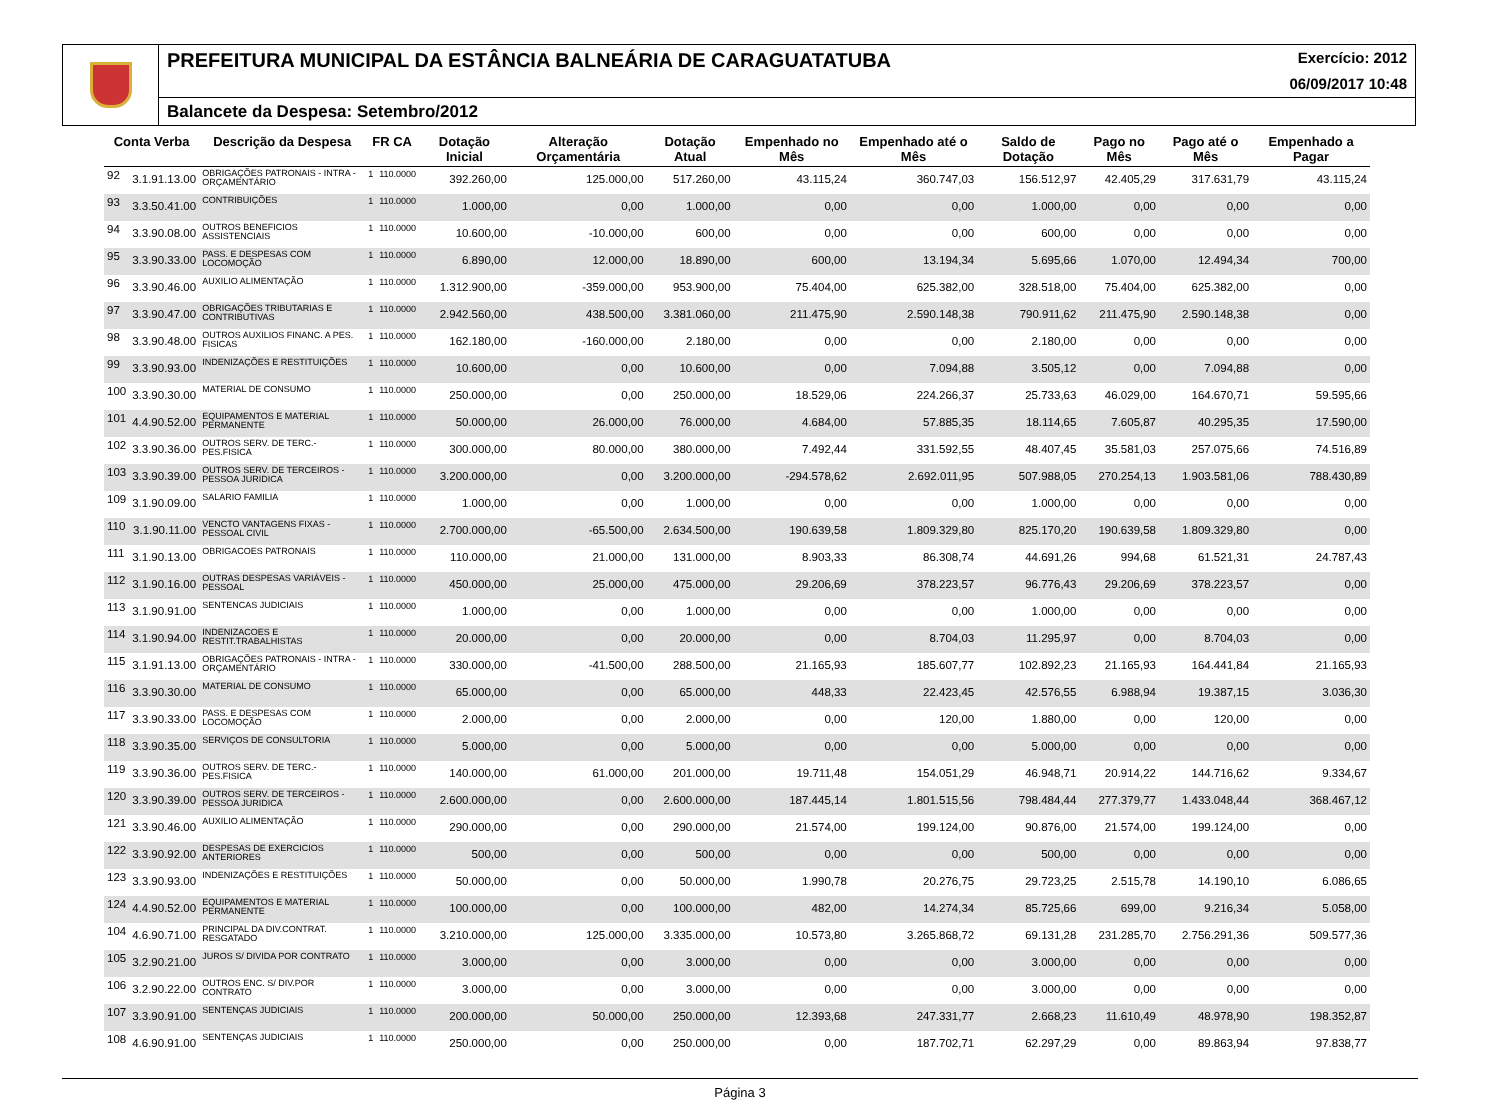PREFEITURA MUNICIPAL DA ESTÂNCIA BALNEÁRIA DE CARAGUATATUBA Exercício: 2012
06/09/2017 10:48
Balancete da Despesa: Setembro/2012
| Conta Verba | | Descrição da Despesa | FR CA | | Dotação Inicial | Alteração Orçamentária | Dotação Atual | Empenhado no Mês | Empenhado até o Mês | Saldo de Dotação | Pago no Mês | Pago até o Mês | Empenhado a Pagar |
| --- | --- | --- | --- | --- | --- | --- | --- | --- | --- | --- | --- | --- | --- |
| 92 | 3.1.91.13.00 | OBRIGAÇÕES PATRONAIS - INTRA - ORÇAMENTÁRIO | 1 | 110.0000 | 392.260,00 | 125.000,00 | 517.260,00 | 43.115,24 | 360.747,03 | 156.512,97 | 42.405,29 | 317.631,79 | 43.115,24 |
| 93 | 3.3.50.41.00 | CONTRIBUIÇÕES | 1 | 110.0000 | 1.000,00 | 0,00 | 1.000,00 | 0,00 | 0,00 | 1.000,00 | 0,00 | 0,00 | 0,00 |
| 94 | 3.3.90.08.00 | OUTROS BENEFICIOS ASSISTENCIAIS | 1 | 110.0000 | 10.600,00 | -10.000,00 | 600,00 | 0,00 | 0,00 | 600,00 | 0,00 | 0,00 | 0,00 |
| 95 | 3.3.90.33.00 | PASS. E DESPESAS COM LOCOMOÇÃO | 1 | 110.0000 | 6.890,00 | 12.000,00 | 18.890,00 | 600,00 | 13.194,34 | 5.695,66 | 1.070,00 | 12.494,34 | 700,00 |
| 96 | 3.3.90.46.00 | AUXILIO ALIMENTAÇÃO | 1 | 110.0000 | 1.312.900,00 | -359.000,00 | 953.900,00 | 75.404,00 | 625.382,00 | 328.518,00 | 75.404,00 | 625.382,00 | 0,00 |
| 97 | 3.3.90.47.00 | OBRIGAÇÕES TRIBUTARIAS E CONTRIBUTIVAS | 1 | 110.0000 | 2.942.560,00 | 438.500,00 | 3.381.060,00 | 211.475,90 | 2.590.148,38 | 790.911,62 | 211.475,90 | 2.590.148,38 | 0,00 |
| 98 | 3.3.90.48.00 | OUTROS AUXILIOS FINANC. A PES. FISICAS | 1 | 110.0000 | 162.180,00 | -160.000,00 | 2.180,00 | 0,00 | 0,00 | 2.180,00 | 0,00 | 0,00 | 0,00 |
| 99 | 3.3.90.93.00 | INDENIZAÇÕES E RESTITUIÇÕES | 1 | 110.0000 | 10.600,00 | 0,00 | 10.600,00 | 0,00 | 7.094,88 | 3.505,12 | 0,00 | 7.094,88 | 0,00 |
| 100 | 3.3.90.30.00 | MATERIAL DE CONSUMO | 1 | 110.0000 | 250.000,00 | 0,00 | 250.000,00 | 18.529,06 | 224.266,37 | 25.733,63 | 46.029,00 | 164.670,71 | 59.595,66 |
| 101 | 4.4.90.52.00 | EQUIPAMENTOS E MATERIAL PERMANENTE | 1 | 110.0000 | 50.000,00 | 26.000,00 | 76.000,00 | 4.684,00 | 57.885,35 | 18.114,65 | 7.605,87 | 40.295,35 | 17.590,00 |
| 102 | 3.3.90.36.00 | OUTROS SERV. DE TERC.-PES.FISICA | 1 | 110.0000 | 300.000,00 | 80.000,00 | 380.000,00 | 7.492,44 | 331.592,55 | 48.407,45 | 35.581,03 | 257.075,66 | 74.516,89 |
| 103 | 3.3.90.39.00 | OUTROS SERV. DE TERCEIROS - PESSOA JURIDICA | 1 | 110.0000 | 3.200.000,00 | 0,00 | 3.200.000,00 | -294.578,62 | 2.692.011,95 | 507.988,05 | 270.254,13 | 1.903.581,06 | 788.430,89 |
| 109 | 3.1.90.09.00 | SALARIO FAMILIA | 1 | 110.0000 | 1.000,00 | 0,00 | 1.000,00 | 0,00 | 0,00 | 1.000,00 | 0,00 | 0,00 | 0,00 |
| 110 | 3.1.90.11.00 | VENCTO VANTAGENS FIXAS - PESSOAL CIVIL | 1 | 110.0000 | 2.700.000,00 | -65.500,00 | 2.634.500,00 | 190.639,58 | 1.809.329,80 | 825.170,20 | 190.639,58 | 1.809.329,80 | 0,00 |
| 111 | 3.1.90.13.00 | OBRIGACOES PATRONAIS | 1 | 110.0000 | 110.000,00 | 21.000,00 | 131.000,00 | 8.903,33 | 86.308,74 | 44.691,26 | 994,68 | 61.521,31 | 24.787,43 |
| 112 | 3.1.90.16.00 | OUTRAS DESPESAS VARIÁVEIS - PESSOAL | 1 | 110.0000 | 450.000,00 | 25.000,00 | 475.000,00 | 29.206,69 | 378.223,57 | 96.776,43 | 29.206,69 | 378.223,57 | 0,00 |
| 113 | 3.1.90.91.00 | SENTENCAS JUDICIAIS | 1 | 110.0000 | 1.000,00 | 0,00 | 1.000,00 | 0,00 | 0,00 | 1.000,00 | 0,00 | 0,00 | 0,00 |
| 114 | 3.1.90.94.00 | INDENIZACOES E RESTIT.TRABALHISTAS | 1 | 110.0000 | 20.000,00 | 0,00 | 20.000,00 | 0,00 | 8.704,03 | 11.295,97 | 0,00 | 8.704,03 | 0,00 |
| 115 | 3.1.91.13.00 | OBRIGAÇÕES PATRONAIS - INTRA - ORÇAMENTÁRIO | 1 | 110.0000 | 330.000,00 | -41.500,00 | 288.500,00 | 21.165,93 | 185.607,77 | 102.892,23 | 21.165,93 | 164.441,84 | 21.165,93 |
| 116 | 3.3.90.30.00 | MATERIAL DE CONSUMO | 1 | 110.0000 | 65.000,00 | 0,00 | 65.000,00 | 448,33 | 22.423,45 | 42.576,55 | 6.988,94 | 19.387,15 | 3.036,30 |
| 117 | 3.3.90.33.00 | PASS. E DESPESAS COM LOCOMOÇÃO | 1 | 110.0000 | 2.000,00 | 0,00 | 2.000,00 | 0,00 | 120,00 | 1.880,00 | 0,00 | 120,00 | 0,00 |
| 118 | 3.3.90.35.00 | SERVIÇOS DE CONSULTORIA | 1 | 110.0000 | 5.000,00 | 0,00 | 5.000,00 | 0,00 | 0,00 | 5.000,00 | 0,00 | 0,00 | 0,00 |
| 119 | 3.3.90.36.00 | OUTROS SERV. DE TERC.-PES.FISICA | 1 | 110.0000 | 140.000,00 | 61.000,00 | 201.000,00 | 19.711,48 | 154.051,29 | 46.948,71 | 20.914,22 | 144.716,62 | 9.334,67 |
| 120 | 3.3.90.39.00 | OUTROS SERV. DE TERCEIROS - PESSOA JURIDICA | 1 | 110.0000 | 2.600.000,00 | 0,00 | 2.600.000,00 | 187.445,14 | 1.801.515,56 | 798.484,44 | 277.379,77 | 1.433.048,44 | 368.467,12 |
| 121 | 3.3.90.46.00 | AUXILIO ALIMENTAÇÃO | 1 | 110.0000 | 290.000,00 | 0,00 | 290.000,00 | 21.574,00 | 199.124,00 | 90.876,00 | 21.574,00 | 199.124,00 | 0,00 |
| 122 | 3.3.90.92.00 | DESPESAS DE EXERCICIOS ANTERIORES | 1 | 110.0000 | 500,00 | 0,00 | 500,00 | 0,00 | 0,00 | 500,00 | 0,00 | 0,00 | 0,00 |
| 123 | 3.3.90.93.00 | INDENIZAÇÕES E RESTITUIÇÕES | 1 | 110.0000 | 50.000,00 | 0,00 | 50.000,00 | 1.990,78 | 20.276,75 | 29.723,25 | 2.515,78 | 14.190,10 | 6.086,65 |
| 124 | 4.4.90.52.00 | EQUIPAMENTOS E MATERIAL PERMANENTE | 1 | 110.0000 | 100.000,00 | 0,00 | 100.000,00 | 482,00 | 14.274,34 | 85.725,66 | 699,00 | 9.216,34 | 5.058,00 |
| 104 | 4.6.90.71.00 | PRINCIPAL DA DIV.CONTRAT. RESGATADO | 1 | 110.0000 | 3.210.000,00 | 125.000,00 | 3.335.000,00 | 10.573,80 | 3.265.868,72 | 69.131,28 | 231.285,70 | 2.756.291,36 | 509.577,36 |
| 105 | 3.2.90.21.00 | JUROS S/ DIVIDA POR CONTRATO | 1 | 110.0000 | 3.000,00 | 0,00 | 3.000,00 | 0,00 | 0,00 | 3.000,00 | 0,00 | 0,00 | 0,00 |
| 106 | 3.2.90.22.00 | OUTROS ENC. S/ DIV.POR CONTRATO | 1 | 110.0000 | 3.000,00 | 0,00 | 3.000,00 | 0,00 | 0,00 | 3.000,00 | 0,00 | 0,00 | 0,00 |
| 107 | 3.3.90.91.00 | SENTENÇAS JUDICIAIS | 1 | 110.0000 | 200.000,00 | 50.000,00 | 250.000,00 | 12.393,68 | 247.331,77 | 2.668,23 | 11.610,49 | 48.978,90 | 198.352,87 |
| 108 | 4.6.90.91.00 | SENTENÇAS JUDICIAIS | 1 | 110.0000 | 250.000,00 | 0,00 | 250.000,00 | 0,00 | 187.702,71 | 62.297,29 | 0,00 | 89.863,94 | 97.838,77 |
Página 3